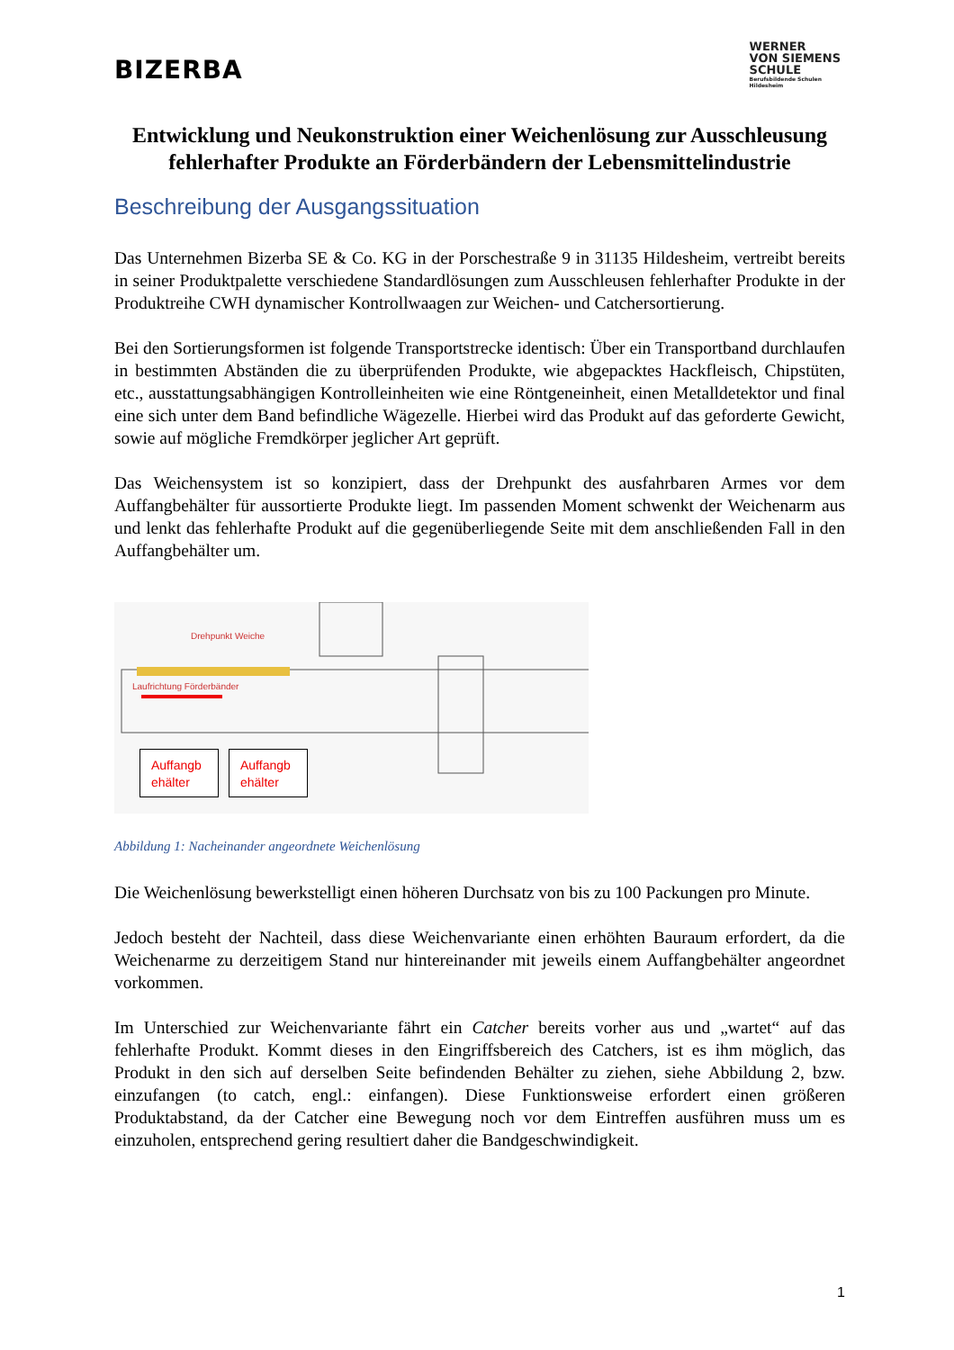BIZERBA
WERNER
VON SIEMENS
SCHULE
Berufsbildende Schulen
Hildesheim
Entwicklung und Neukonstruktion einer Weichenlösung zur Ausschleusung fehlerhafter Produkte an Förderbändern der Lebensmittelindustrie
Beschreibung der Ausgangssituation
Das Unternehmen Bizerba SE & Co. KG in der Porschestraße 9 in 31135 Hildesheim, vertreibt bereits in seiner Produktpalette verschiedene Standardlösungen zum Ausschleusen fehlerhafter Produkte in der Produktreihe CWH dynamischer Kontrollwaagen zur Weichen- und Catchersortierung.
Bei den Sortierungsformen ist folgende Transportstrecke identisch: Über ein Transportband durchlaufen in bestimmten Abständen die zu überprüfenden Produkte, wie abgepacktes Hackfleisch, Chipstüten, etc., ausstattungsabhängigen Kontrolleinheiten wie eine Röntgeneinheit, einen Metalldetektor und final eine sich unter dem Band befindliche Wägezelle. Hierbei wird das Produkt auf das geforderte Gewicht, sowie auf mögliche Fremdkörper jeglicher Art geprüft.
Das Weichensystem ist so konzipiert, dass der Drehpunkt des ausfahrbaren Armes vor dem Auffangbehälter für aussortierte Produkte liegt. Im passenden Moment schwenkt der Weichenarm aus und lenkt das fehlerhafte Produkt auf die gegenüberliegende Seite mit dem anschließenden Fall in den Auffangbehälter um.
Drehpunkt Weiche
Laufrichtung Förderbänder
Auffangb ehälter
Auffangb ehälter
Abbildung 1: Nacheinander angeordnete Weichenlösung
Die Weichenlösung bewerkstelligt einen höheren Durchsatz von bis zu 100 Packungen pro Minute.
Jedoch besteht der Nachteil, dass diese Weichenvariante einen erhöhten Bauraum erfordert, da die Weichenarme zu derzeitigem Stand nur hintereinander mit jeweils einem Auffangbehälter angeordnet vorkommen.
Im Unterschied zur Weichenvariante fährt ein Catcher bereits vorher aus und „wartet“ auf das fehlerhafte Produkt. Kommt dieses in den Eingriffsbereich des Catchers, ist es ihm möglich, das Produkt in den sich auf derselben Seite befindenden Behälter zu ziehen, siehe Abbildung 2, bzw. einzufangen (to catch, engl.: einfangen). Diese Funktionsweise erfordert einen größeren Produktabstand, da der Catcher eine Bewegung noch vor dem Eintreffen ausführen muss um es einzuholen, entsprechend gering resultiert daher die Bandgeschwindigkeit.
1